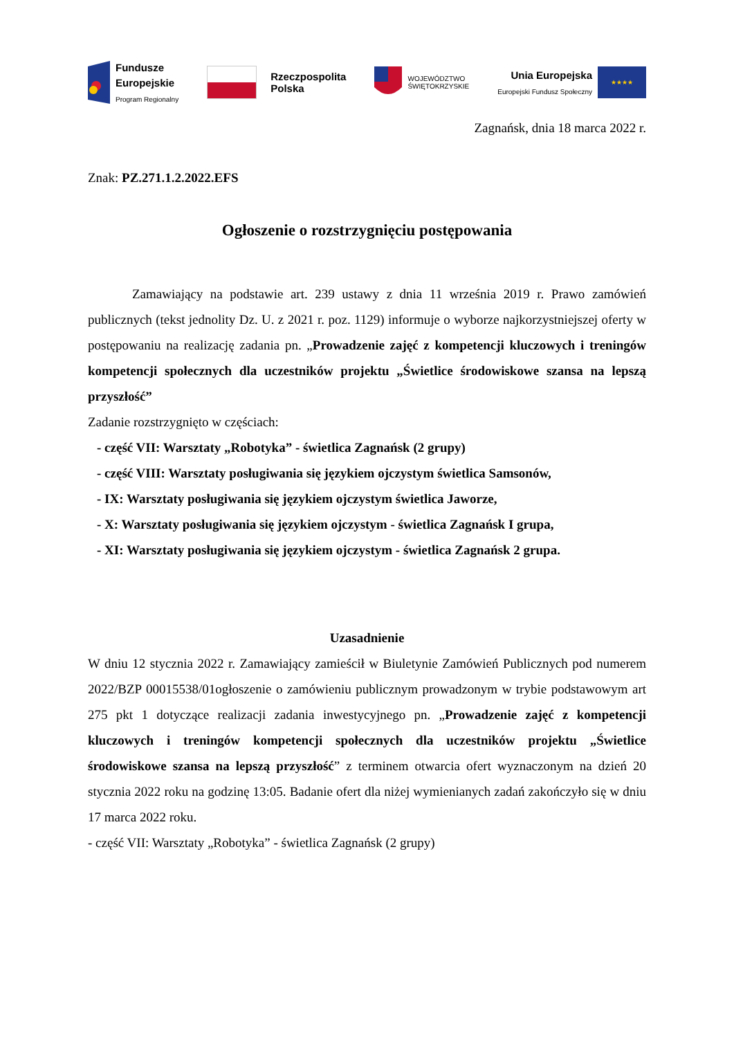Fundusze
Europejskie
Program Regionalny
Rzeczpospolita
Polska
WOJEWÓDZTWO
ŚWIĘTOKRZYSKIE
Unia Europejska
Europejski Fundusz Społeczny
★★★★
Zagnańsk, dnia 18 marca 2022 r.
Znak: PZ.271.1.2.2022.EFS
Ogłoszenie o rozstrzygnięciu postępowania
Zamawiający na podstawie art. 239 ustawy z dnia 11 września 2019 r. Prawo zamówień publicznych (tekst jednolity Dz. U. z 2021 r. poz. 1129) informuje o wyborze najkorzystniejszej oferty w postępowaniu na realizację zadania pn. „Prowadzenie zajęć z kompetencji kluczowych i treningów kompetencji społecznych dla uczestników projektu „Świetlice środowiskowe szansa na lepszą przyszłość”
Zadanie rozstrzygnięto w częściach:
- część VII: Warsztaty „Robotyka” - świetlica Zagnańsk (2 grupy)
- część VIII: Warsztaty posługiwania się językiem ojczystym świetlica Samsonów,
- IX: Warsztaty posługiwania się językiem ojczystym świetlica Jaworze,
- X: Warsztaty posługiwania się językiem ojczystym - świetlica Zagnańsk I grupa,
- XI: Warsztaty posługiwania się językiem ojczystym - świetlica Zagnańsk 2 grupa.
Uzasadnienie
W dniu 12 stycznia 2022 r. Zamawiający zamieścił w Biuletynie Zamówień Publicznych pod numerem 2022/BZP 00015538/01ogłoszenie o zamówieniu publicznym prowadzonym w trybie podstawowym art 275 pkt 1 dotyczące realizacji zadania inwestycyjnego pn. „Prowadzenie zajęć z kompetencji kluczowych i treningów kompetencji społecznych dla uczestników projektu „Świetlice środowiskowe szansa na lepszą przyszłość” z terminem otwarcia ofert wyznaczonym na dzień 20 stycznia 2022 roku na godzinę 13:05. Badanie ofert dla niżej wymienianych zadań zakończyło się w dniu 17 marca 2022 roku.
- część VII: Warsztaty „Robotyka” - świetlica Zagnańsk (2 grupy)